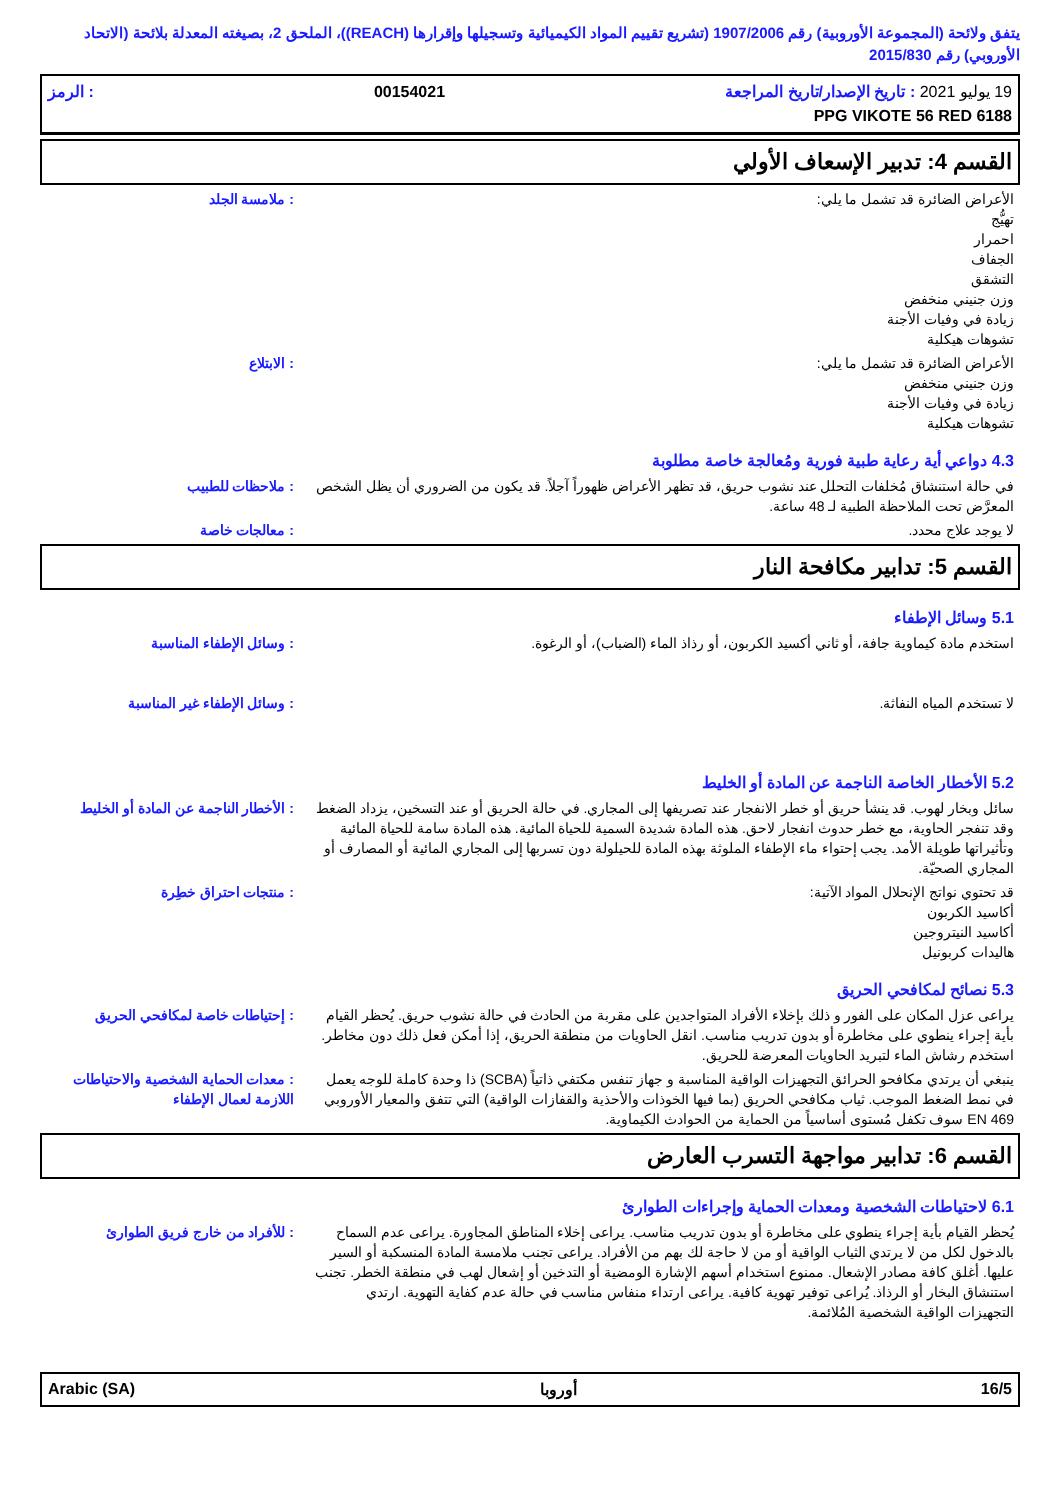يتفق ولائحة (المجموعة الأوروبية) رقم 1907/2006 (تشريع تقييم المواد الكيميائية وتسجيلها وإقرارها (REACH))، الملحق 2، بصيغته المعدلة بلائحة (الاتحاد الأوروبي) رقم 2015/830
19 يوليو 2021 : تاريخ الإصدار/تاريخ المراجعة 00154021: الرمز
PPG VIKOTE 56 RED 6188
القسم 4: تدبير الإسعاف الأولي
الأعراض الضائرة قد تشمل ما يلي:
تهيُّج
احمرار
الجفاف
التشقق
وزن جنيني منخفض
زيادة في وفيات الأجنة
تشوهات هيكلية
: ملامسة الجلد
الأعراض الضائرة قد تشمل ما يلي:
وزن جنيني منخفض
زيادة في وفيات الأجنة
تشوهات هيكلية
: الابتلاع
4.3 دواعي أية رعاية طبية فورية ومُعالجة خاصة مطلوبة
في حالة استنشاق مُخلفات التحلل عند نشوب حريق، قد تظهر الأعراض ظهوراً آجلاً. قد يكون من الضروري أن يظل الشخص المعرَّض تحت الملاحظة الطبية لـ 48 ساعة.
: ملاحظات للطبيب
لا يوجد علاج محدد. : معالجات خاصة
القسم 5: تدابير مكافحة النار
5.1 وسائل الإطفاء
استخدم مادة كيماوية جافة، أو ثاني أكسيد الكربون، أو رذاذ الماء (الضباب)، أو الرغوة. : وسائل الإطفاء المناسبة
لا تستخدم المياه النفاثة. : وسائل الإطفاء غير المناسبة
5.2 الأخطار الخاصة الناجمة عن المادة أو الخليط
سائل وبخار لهوب. قد ينشأ حريق أو خطر الانفجار عند تصريفها إلى المجاري. في حالة الحريق أو عند التسخين، يزداد الضغط وقد تنفجر الحاوية، مع خطر حدوث انفجار لاحق. هذه المادة شديدة السمية للحياة المائية. هذه المادة سامة للحياة المائية وتأثيراتها طويلة الأمد. يجب إحتواء ماء الإطفاء الملوثة بهذه المادة للحيلولة دون تسربها إلى المجاري المائية أو المصارف أو المجاري الصحيّة.
: الأخطار الناجمة عن المادة أو الخليط
قد تحتوي نواتج الإنحلال المواد الآتية:
أكاسيد الكربون
أكاسيد النيتروجين
هاليدات كربونيل
: منتجات احتراق خطِرة
5.3 نصائح لمكافحي الحريق
يراعى عزل المكان على الفور و ذلك بإخلاء الأفراد المتواجدين على مقربة من الحادث في حالة نشوب حريق. يُحظر القيام بأية إجراء ينطوي على مخاطرة أو بدون تدريب مناسب. انقل الحاويات من منطقة الحريق، إذا أمكن فعل ذلك دون مخاطر. استخدم رشاش الماء لتبريد الحاويات المعرضة للحريق.
: إحتياطات خاصة لمكافحي الحريق
ينبغي أن يرتدي مكافحو الحرائق التجهيزات الواقية المناسبة و جهاز تنفس مكتفي ذاتياً (SCBA) ذا وحدة كاملة للوجه يعمل في نمط الضغط الموجب. ثياب مكافحي الحريق (بما فيها الخوذات والأحذية والقفازات الواقية) التي تتفق والمعيار الأوروبي EN 469 سوف تكفل مُستوى أساسياً من الحماية من الحوادث الكيماوية.
: معدات الحماية الشخصية والاحتياطات اللازمة لعمال الإطفاء
القسم 6: تدابير مواجهة التسرب العارض
6.1 لاحتياطات الشخصية ومعدات الحماية وإجراءات الطوارئ
يُحظر القيام بأية إجراء ينطوي على مخاطرة أو بدون تدريب مناسب. يراعى إخلاء المناطق المجاورة. يراعى عدم السماح بالدخول لكل من لا يرتدي الثياب الواقية أو من لا حاجة لك بهم من الأفراد. يراعى تجنب ملامسة المادة المنسكبة أو السير عليها. أغلق كافة مصادر الإشعال. ممنوع استخدام أسهم الإشارة الومضية أو التدخين أو إشعال لهب في منطقة الخطر. تجنب استنشاق البخار أو الرذاذ. يُراعى توفير تهوية كافية. يراعى ارتداء منفاس مناسب في حالة عدم كفاية التهوية. ارتدي التجهيزات الواقية الشخصية المُلائمة.
: للأفراد من خارج فريق الطوارئ
16/5 أوروبا Arabic (SA)